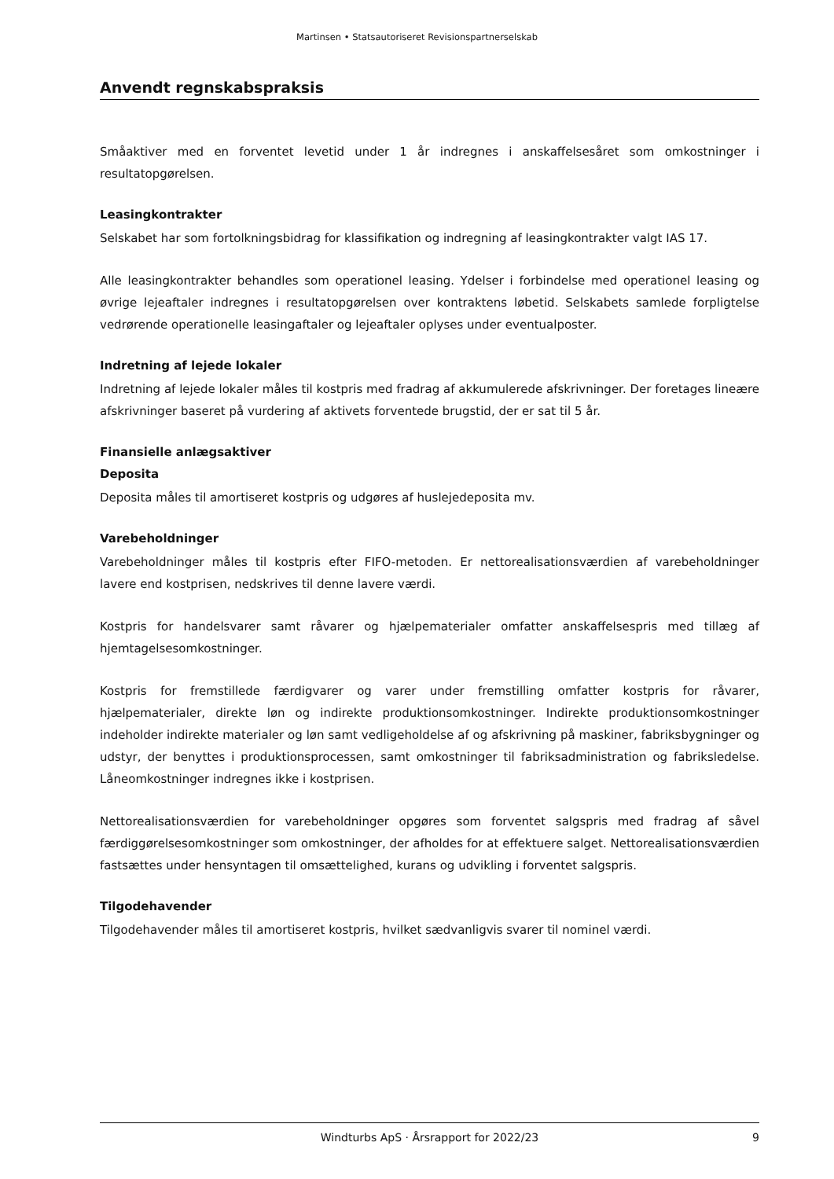Martinsen • Statsautoriseret Revisionspartnerselskab
Anvendt regnskabspraksis
Småaktiver med en forventet levetid under 1 år indregnes i anskaffelsesåret som omkostninger i resultatopgørelsen.
Leasingkontrakter
Selskabet har som fortolkningsbidrag for klassifikation og indregning af leasingkontrakter valgt IAS 17.
Alle leasingkontrakter behandles som operationel leasing. Ydelser i forbindelse med operationel leasing og øvrige lejeaftaler indregnes i resultatopgørelsen over kontraktens løbetid. Selskabets samlede forpligtelse vedrørende operationelle leasingaftaler og lejeaftaler oplyses under eventualposter.
Indretning af lejede lokaler
Indretning af lejede lokaler måles til kostpris med fradrag af akkumulerede afskrivninger. Der foretages lineære afskrivninger baseret på vurdering af aktivets forventede brugstid, der er sat til 5 år.
Finansielle anlægsaktiver
Deposita
Deposita måles til amortiseret kostpris og udgøres af huslejedeposita mv.
Varebeholdninger
Varebeholdninger måles til kostpris efter FIFO-metoden. Er nettorealisationsværdien af varebeholdninger lavere end kostprisen, nedskrives til denne lavere værdi.
Kostpris for handelsvarer samt råvarer og hjælpematerialer omfatter anskaffelsespris med tillæg af hjemtagelsesomkostninger.
Kostpris for fremstillede færdigvarer og varer under fremstilling omfatter kostpris for råvarer, hjælpematerialer, direkte løn og indirekte produktionsomkostninger. Indirekte produktionsomkostninger indeholder indirekte materialer og løn samt vedligeholdelse af og afskrivning på maskiner, fabriksbygninger og udstyr, der benyttes i produktionsprocessen, samt omkostninger til fabriksadministration og fabriksledelse. Låneomkostninger indregnes ikke i kostprisen.
Nettorealisationsværdien for varebeholdninger opgøres som forventet salgspris med fradrag af såvel færdiggørelsesomkostninger som omkostninger, der afholdes for at effektuere salget. Nettorealisationsværdien fastsættes under hensyntagen til omsættelighed, kurans og udvikling i forventet salgspris.
Tilgodehavender
Tilgodehavender måles til amortiseret kostpris, hvilket sædvanligvis svarer til nominel værdi.
Windturbs ApS · Årsrapport for 2022/23 9